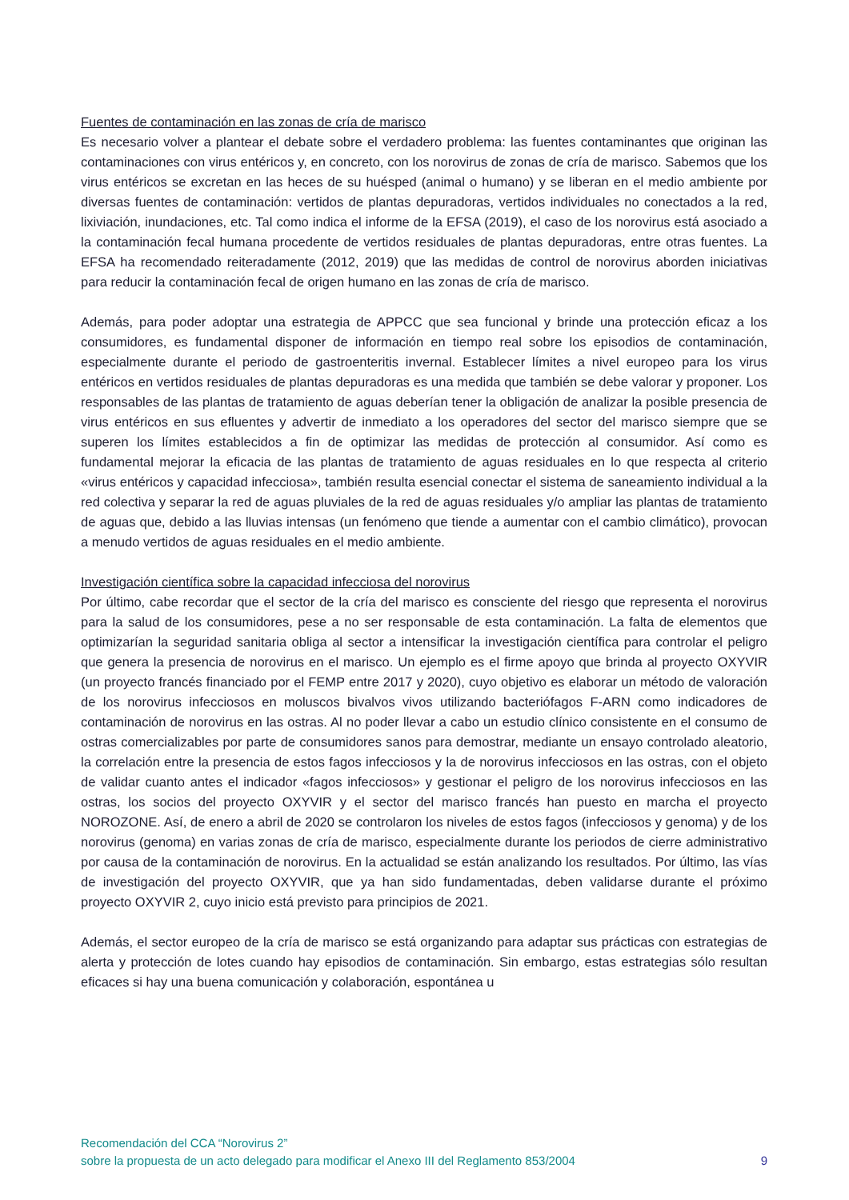Fuentes de contaminación en las zonas de cría de marisco
Es necesario volver a plantear el debate sobre el verdadero problema: las fuentes contaminantes que originan las contaminaciones con virus entéricos y, en concreto, con los norovirus de zonas de cría de marisco. Sabemos que los virus entéricos se excretan en las heces de su huésped (animal o humano) y se liberan en el medio ambiente por diversas fuentes de contaminación: vertidos de plantas depuradoras, vertidos individuales no conectados a la red, lixiviación, inundaciones, etc. Tal como indica el informe de la EFSA (2019), el caso de los norovirus está asociado a la contaminación fecal humana procedente de vertidos residuales de plantas depuradoras, entre otras fuentes. La EFSA ha recomendado reiteradamente (2012, 2019) que las medidas de control de norovirus aborden iniciativas para reducir la contaminación fecal de origen humano en las zonas de cría de marisco.
Además, para poder adoptar una estrategia de APPCC que sea funcional y brinde una protección eficaz a los consumidores, es fundamental disponer de información en tiempo real sobre los episodios de contaminación, especialmente durante el periodo de gastroenteritis invernal. Establecer límites a nivel europeo para los virus entéricos en vertidos residuales de plantas depuradoras es una medida que también se debe valorar y proponer. Los responsables de las plantas de tratamiento de aguas deberían tener la obligación de analizar la posible presencia de virus entéricos en sus efluentes y advertir de inmediato a los operadores del sector del marisco siempre que se superen los límites establecidos a fin de optimizar las medidas de protección al consumidor. Así como es fundamental mejorar la eficacia de las plantas de tratamiento de aguas residuales en lo que respecta al criterio «virus entéricos y capacidad infecciosa», también resulta esencial conectar el sistema de saneamiento individual a la red colectiva y separar la red de aguas pluviales de la red de aguas residuales y/o ampliar las plantas de tratamiento de aguas que, debido a las lluvias intensas (un fenómeno que tiende a aumentar con el cambio climático), provocan a menudo vertidos de aguas residuales en el medio ambiente.
Investigación científica sobre la capacidad infecciosa del norovirus
Por último, cabe recordar que el sector de la cría del marisco es consciente del riesgo que representa el norovirus para la salud de los consumidores, pese a no ser responsable de esta contaminación. La falta de elementos que optimizarían la seguridad sanitaria obliga al sector a intensificar la investigación científica para controlar el peligro que genera la presencia de norovirus en el marisco. Un ejemplo es el firme apoyo que brinda al proyecto OXYVIR (un proyecto francés financiado por el FEMP entre 2017 y 2020), cuyo objetivo es elaborar un método de valoración de los norovirus infecciosos en moluscos bivalvos vivos utilizando bacteriófagos F-ARN como indicadores de contaminación de norovirus en las ostras. Al no poder llevar a cabo un estudio clínico consistente en el consumo de ostras comercializables por parte de consumidores sanos para demostrar, mediante un ensayo controlado aleatorio, la correlación entre la presencia de estos fagos infecciosos y la de norovirus infecciosos en las ostras, con el objeto de validar cuanto antes el indicador «fagos infecciosos» y gestionar el peligro de los norovirus infecciosos en las ostras, los socios del proyecto OXYVIR y el sector del marisco francés han puesto en marcha el proyecto NOROZONE. Así, de enero a abril de 2020 se controlaron los niveles de estos fagos (infecciosos y genoma) y de los norovirus (genoma) en varias zonas de cría de marisco, especialmente durante los periodos de cierre administrativo por causa de la contaminación de norovirus. En la actualidad se están analizando los resultados. Por último, las vías de investigación del proyecto OXYVIR, que ya han sido fundamentadas, deben validarse durante el próximo proyecto OXYVIR 2, cuyo inicio está previsto para principios de 2021.
Además, el sector europeo de la cría de marisco se está organizando para adaptar sus prácticas con estrategias de alerta y protección de lotes cuando hay episodios de contaminación. Sin embargo, estas estrategias sólo resultan eficaces si hay una buena comunicación y colaboración, espontánea u
Recomendación del CCA “Norovirus 2”
sobre la propuesta de un acto delegado para modificar el Anexo III del Reglamento 853/2004 9